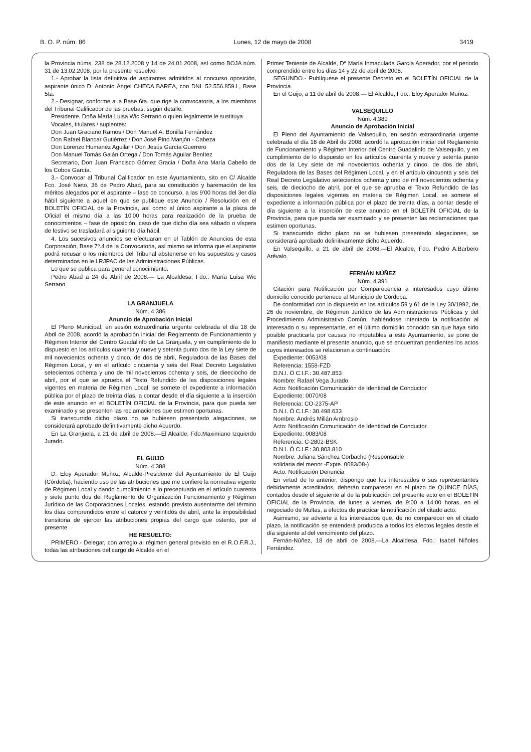B. O. P. núm. 86 Lunes, 12 de mayo de 2008 3419
la Provincia núms. 238 de 28.12.2008 y 14 de 24.01.2008, así como BOJA núm. 31 de 13.02.2008, por la presente resuelvo:
1.- Aprobar la lista definitiva de aspirantes admitidos al concurso oposición, aspirante único D. Antonio Ángel CHECA BAREA, con DNI. 52.556.859.L, Base 5ta.
2.- Designar, conforme a la Base 6ta. que rige la convocatoria, a los miembros del Tribunal Calificador de las pruebas, según detalle:
Presidente, Doña María Luisa Wic Serrano o quien legalmente le sustituya
Vocales, titulares / suplentes:
Don Juan Graciano Ramos / Don Manuel A. Bonilla Fernández
Don Rafael Blancar Gutiérrez / Don José Pino Manjón - Cabeza
Don Lorenzo Humanez Aguilar / Don Jesús García Guerrero
Don Manuel Tomás Galán Ortega / Don Tomás Aguilar Benítez
Secretario, Don Juan Francisco Gómez Gracia / Doña Ana María Cabello de los Cobos García.
3.- Convocar al Tribunal Calificador en este Ayuntamiento, sito en C/ Alcalde Fco. José Nieto, 36 de Pedro Abad, para su constitución y baremación de los méritos alegados por el aspirante – fase de concurso, a las 9’00 horas del 3er día hábil siguiente a aquel en que se publique este Anuncio / Resolución en el BOLETÍN OFICIAL de la Provincia, así como al único aspirante a la plaza de Oficial el mismo día a las 10’00 horas para realización de la prueba de conocimientos – fase de oposición; caso de que dicho día sea sábado o víspera de festivo se trasladará al siguiente día hábil.
4. Los sucesivos anuncios se efectuaran en el Tablón de Anuncios de esta Corporación, Base 7º.4 de la Convocatoria, así mismo se informa que el aspirante podrá recusar o los miembros del Tribunal abstenerse en los supuestos y casos determinados en le LRJPAC de las Administraciones Públicas.
Lo que se publica para general conocimiento.
Pedro Abad a 24 de Abril de 2008.— La Alcaldesa, Fdo.: María Luisa Wic Serrano.
LA GRANJUELA
Núm. 4.386
Anuncio de Aprobación Inicial
El Pleno Municipal, en sesión extraordinaria urgente celebrada el día 18 de Abril de 2008, acordó la aprobación inicial del Reglamento de Funcionamiento y Régimen Interior del Centro Guadalinfo de La Granjuela, y en cumplimiento de lo dispuesto en los artículos cuarenta y nueve y setenta punto dos de la Ley siete de mil novecientos ochenta y cinco, de dos de abril, Reguladora de las Bases del Régimen Local, y en el artículo cincuenta y seis del Real Decreto Legislativo setecientos ochenta y uno de mil novecientos ochenta y seis, de dieeciocho de abril, por el que se aprueba el Texto Refundido de las disposiciones legales vigentes en materia de Régimen Local, se somete el expediente a información pública por el plazo de treinta días, a contar desde el día siguiente a la inserción de este anuncio en el BOLETÍN OFICIAL de la Provincia, para que pueda ser examinado y se presenten las reclamaciones que estimen oportunas.
Si transcurrido dicho plazo no se hubiesen presentado alegaciones, se considerará aprobado definitivamente dicho Acuerdo.
En La Granjuela, a 21 de abril de 2008.—El Alcalde, Fdo.Maximiano Izquierdo Jurado.
EL GUIJO
Núm. 4.388
D. Eloy Aperador Muñoz, Alcalde-Presidente del Ayuntamiento de El Guijo (Córdoba), haciendo uso de las atribuciones que me confiere la normativa vigente de Régimen Local y dando cumplimiento a lo preceptuado en el artículo cuarenta y siete punto dos del Reglamento de Organización Funcionamiento y Régimen Jurídico de las Corporaciones Locales, estando previsto ausentarme del término los días comprendidos entre el catorce y veintidós de abril, ante la imposibilidad transitoria de ejercer las atribuciones propias del cargo que ostento, por el presente
HE RESUELTO:
PRIMERO.- Delegar, con arreglo al régimen general previsto en el R.O.F.R.J., todas las atribuciones del cargo de Alcalde en el
Primer Teniente de Alcalde, Dª María Inmaculada García Aperador, por el periodo comprendido entre los días 14 y 22 de abril de 2008.
SEGUNDO.- Publíquese el presente Decreto en el BOLETÍN OFICIAL de la Provincia.
En el Guijo, a 11 de abril de 2008.— El Alcalde, Fdo.: Eloy Aperador Muñoz.
VALSEQUILLO
Núm. 4.389
Anuncio de Aprobación Inicial
El Pleno del Ayuntamiento de Valsequillo, en sesión extraordinaria urgente celebrada el día 18 de Abril de 2008, acordó la aprobación inicial del Reglamento de Funcionamiento y Régimen Interior del Centro Guadalinfo de Valsequillo, y en cumplimiento de lo dispuesto en los artículos cuarenta y nueve y setenta punto dos de la Ley siete de mil novecientos ochenta y cinco, de dos de abril, Reguladora de las Bases del Régimen Local, y en el artículo cincuenta y seis del Real Decreto Legislativo setecientos ochenta y uno de mil novecientos ochenta y seis, de dieciocho de abril, por el que se aprueba el Texto Refundido de las disposiciones legales vigentes en materia de Régimen Local, se somete el expediente a información pública por el plazo de treinta días, a contar desde el día siguiente a la inserción de este anuncio en el BOLETÍN OFICIAL de la Provincia, para que pueda ser examinado y se presenten las reclamaciones que estimen oportunas.
Si transcurrido dicho plazo no se hubiesen presentado alegaciones, se considerará aprobado definitivamente dicho Acuerdo.
En Valsequillo, a 21 de abril de 2008.—El Alcalde, Fdo. Pedro A.Barbero Arévalo.
FERNÁN NÚÑEZ
Núm. 4.391
Citación para Notificación por Comparecencia a interesados cuyo último domicilio conocido pertenece al Municipio de Córdoba.
De conformidad con lo dispuesto en los artículos 59 y 61 de la Ley 30/1992, de 26 de noviembre, de Régimen Jurídico de las Administraciones Públicas y del Procedimiento Administrativo Común, habiéndose intentado la notificación al interesado o su representante, en el último domicilio conocido sin que haya sido posible practicarla por causas no imputables a este Ayuntamiento, se pone de manifiesto mediante el presente anuncio, que se encuentran pendientes los actos cuyos interesados se relacionan a continuación:
Expediente: 0053/08
Referencia: 1558-FZD
D.N.I. Ó C.I.F.: 30.487.853
Nombre: Rafael Vega Jurado
Acto: Notificación Comunicación de Identidad de Conductor
Expediente: 0070/08
Referencia: CO-2375-AP
D.N.I. Ó C.I.F.: 30.498.633
Nombre: Andrés Millán Ambrosio
Acto: Notificación Comunicación de Identidad de Conductor
Expediente: 0083/08
Referencia: C-2802-BSK
D.N.I. Ó C.I.F.: 30.803.810
Nombre: Juliana Sánchez Corbacho (Responsable
solidaria del menor -Expte. 0083/08-)
Acto: Notificación Denuncia
En virtud de lo anterior, dispongo que los interesados o sus representantes debidamente acreditados, deberán comparecer en el plazo de QUINCE DÍAS, contados desde el siguiente al de la publicación del presente acto en el BOLETÍN OFICIAL de la Provincia, de lunes a viernes, de 9:00 a 14:00 horas, en el negociado de Multas, a efectos de practicar la notificación del citado acto.
Asimismo, se advierte a los interesados que, de no comparecer en el citado plazo, la notificación se entenderá producida a todos los efectos legales desde el día siguiente al del vencimiento del plazo.
Fernán-Núñez, 18 de abril de 2008.—La Alcaldesa, Fdo.: Isabel Niñoles Ferrández.